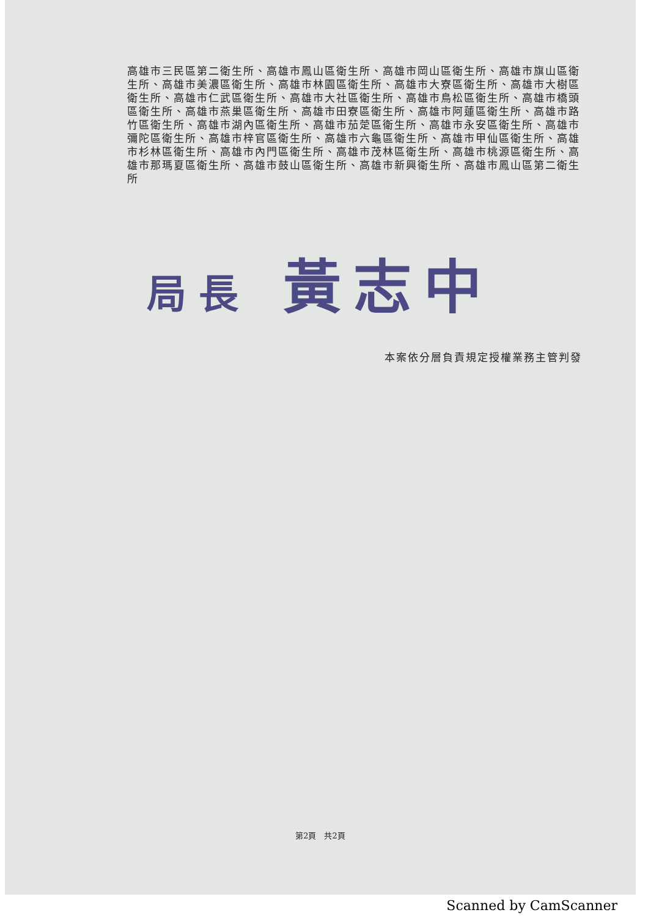高雄市三民區第二衛生所、高雄市鳳山區衛生所、高雄市岡山區衛生所、高雄市旗山區衛生所、高雄市美濃區衛生所、高雄市林園區衛生所、高雄市大寮區衛生所、高雄市大樹區衛生所、高雄市仁武區衛生所、高雄市大社區衛生所、高雄市鳥松區衛生所、高雄市橋頭區衛生所、高雄市燕巢區衛生所、高雄市田寮區衛生所、高雄市阿蓮區衛生所、高雄市路竹區衛生所、高雄市湖內區衛生所、高雄市茄萣區衛生所、高雄市永安區衛生所、高雄市彌陀區衛生所、高雄市梓官區衛生所、高雄市六龜區衛生所、高雄市甲仙區衛生所、高雄市杉林區衛生所、高雄市內門區衛生所、高雄市茂林區衛生所、高雄市桃源區衛生所、高雄市那瑪夏區衛生所、高雄市鼓山區衛生所、高雄市新興衛生所、高雄市鳳山區第二衛生所
局長 黃志中
本案依分層負責規定授權業務主管判發
第2頁　共2頁
Scanned by CamScanner